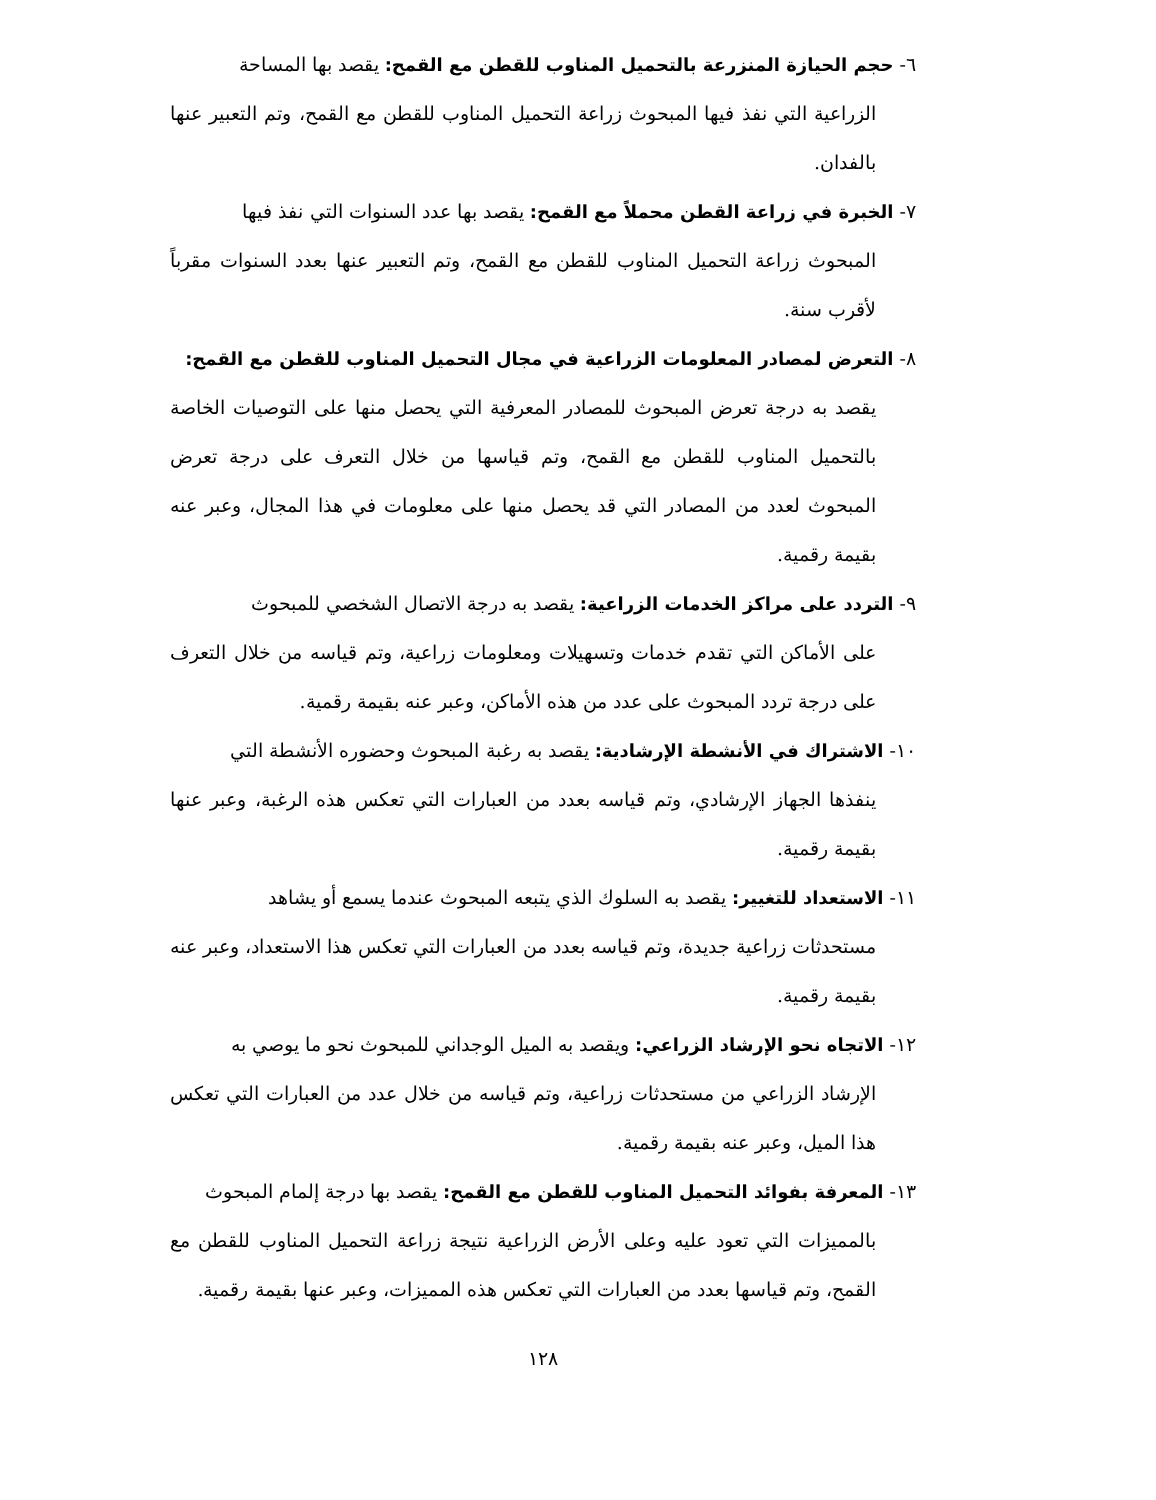٦- حجم الحيازة المنزرعة بالتحميل المناوب للقطن مع القمح: يقصد بها المساحة
الزراعية التي نفذ فيها المبحوث زراعة التحميل المناوب للقطن مع القمح، وتم التعبير عنها بالفدان.
٧- الخبرة في زراعة القطن محملاً مع القمح: يقصد بها عدد السنوات التي نفذ فيها
المبحوث زراعة التحميل المناوب للقطن مع القمح، وتم التعبير عنها بعدد السنوات مقرباً لأقرب سنة.
٨- التعرض لمصادر المعلومات الزراعية في مجال التحميل المناوب للقطن مع القمح:
يقصد به درجة تعرض المبحوث للمصادر المعرفية التي يحصل منها على التوصيات الخاصة بالتحميل المناوب للقطن مع القمح، وتم قياسها من خلال التعرف على درجة تعرض المبحوث لعدد من المصادر التي قد يحصل منها على معلومات في هذا المجال، وعبر عنه بقيمة رقمية.
٩- التردد على مراكز الخدمات الزراعية: يقصد به درجة الاتصال الشخصي للمبحوث
على الأماكن التي تقدم خدمات وتسهيلات ومعلومات زراعية، وتم قياسه من خلال التعرف على درجة تردد المبحوث على عدد من هذه الأماكن، وعبر عنه بقيمة رقمية.
١٠- الاشتراك في الأنشطة الإرشادية: يقصد به رغبة المبحوث وحضوره الأنشطة التي
ينفذها الجهاز الإرشادي، وتم قياسه بعدد من العبارات التي تعكس هذه الرغبة، وعبر عنها بقيمة رقمية.
١١- الاستعداد للتغيير: يقصد به السلوك الذي يتبعه المبحوث عندما يسمع أو يشاهد
مستحدثات زراعية جديدة، وتم قياسه بعدد من العبارات التي تعكس هذا الاستعداد، وعبر عنه بقيمة رقمية.
١٢- الاتجاه نحو الإرشاد الزراعي: ويقصد به الميل الوجداني للمبحوث نحو ما يوصي به
الإرشاد الزراعي من مستحدثات زراعية، وتم قياسه من خلال عدد من العبارات التي تعكس هذا الميل، وعبر عنه بقيمة رقمية.
١٣- المعرفة بفوائد التحميل المناوب للقطن مع القمح: يقصد بها درجة إلمام المبحوث
بالمميزات التي تعود عليه وعلى الأرض الزراعية نتيجة زراعة التحميل المناوب للقطن مع القمح، وتم قياسها بعدد من العبارات التي تعكس هذه المميزات، وعبر عنها بقيمة رقمية.
١٢٨